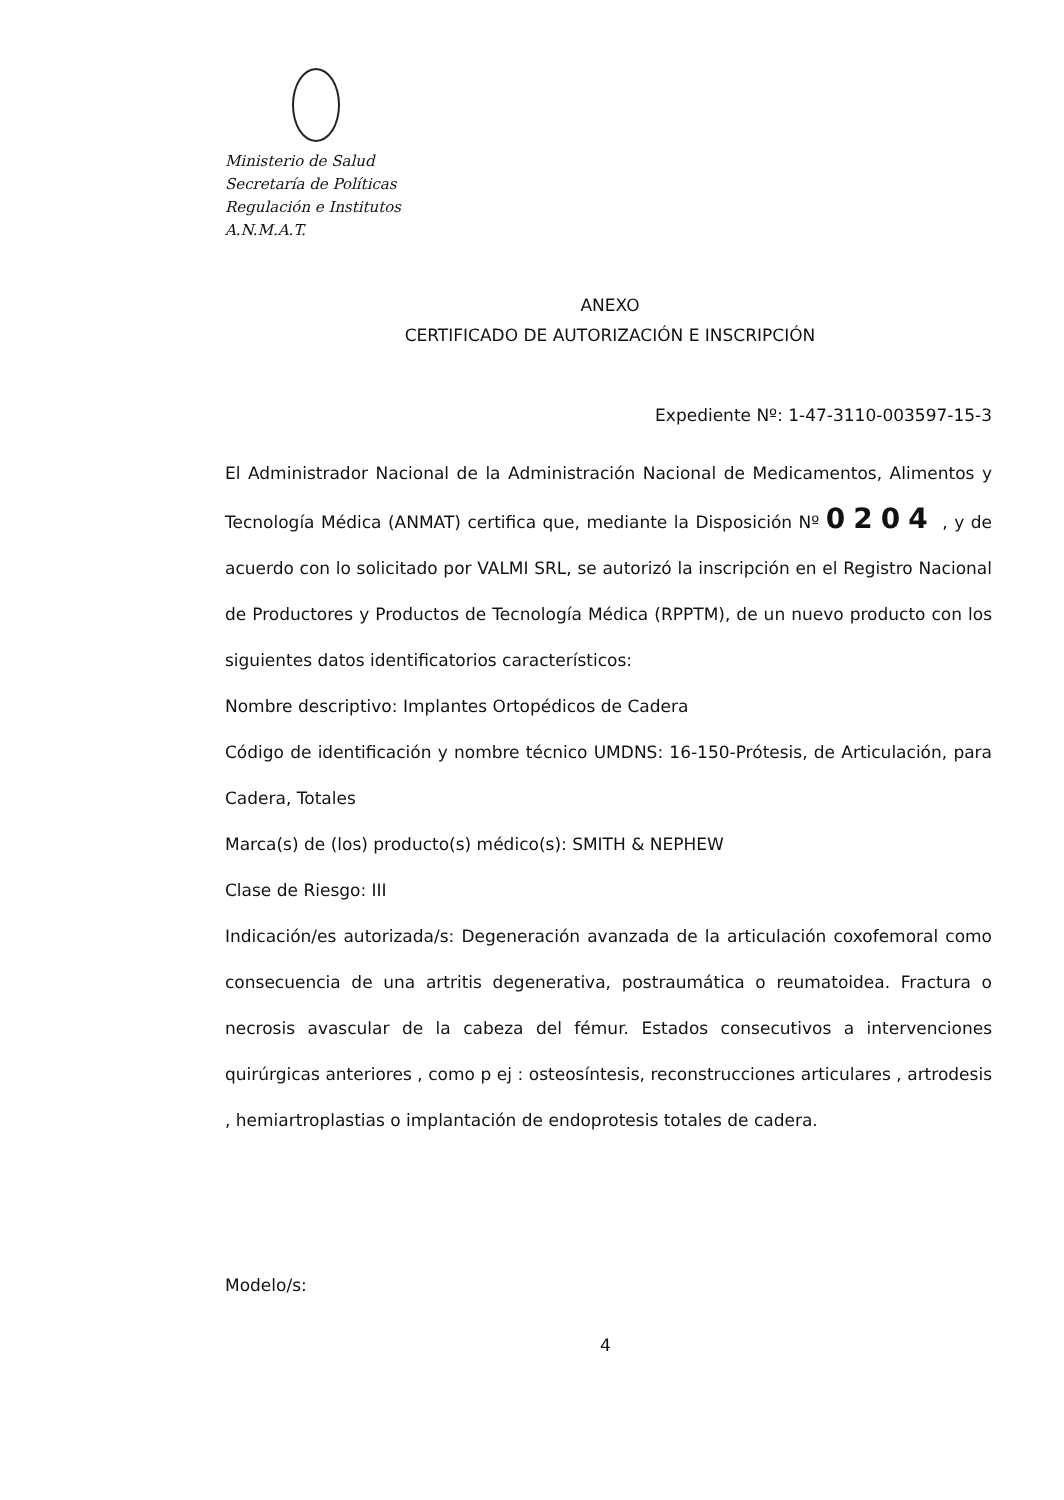Ministerio de Salud
Secretaría de Políticas
Regulación e Institutos
A.N.M.A.T.
ANEXO
CERTIFICADO DE AUTORIZACIÓN E INSCRIPCIÓN
Expediente Nº: 1-47-3110-003597-15-3
El Administrador Nacional de la Administración Nacional de Medicamentos, Alimentos y Tecnología Médica (ANMAT) certifica que, mediante la Disposición Nº 0204 , y de acuerdo con lo solicitado por VALMI SRL, se autorizó la inscripción en el Registro Nacional de Productores y Productos de Tecnología Médica (RPPTM), de un nuevo producto con los siguientes datos identificatorios característicos:
Nombre descriptivo: Implantes Ortopédicos de Cadera
Código de identificación y nombre técnico UMDNS: 16-150-Prótesis, de Articulación, para Cadera, Totales
Marca(s) de (los) producto(s) médico(s): SMITH & NEPHEW
Clase de Riesgo: III
Indicación/es autorizada/s: Degeneración avanzada de la articulación coxofemoral como consecuencia de una artritis degenerativa, postraumática o reumatoidea. Fractura o necrosis avascular de la cabeza del fémur. Estados consecutivos a intervenciones quirúrgicas anteriores , como p ej : osteosíntesis, reconstrucciones articulares , artrodesis , hemiartroplastias o implantación de endoprotesis totales de cadera.
Modelo/s:
4